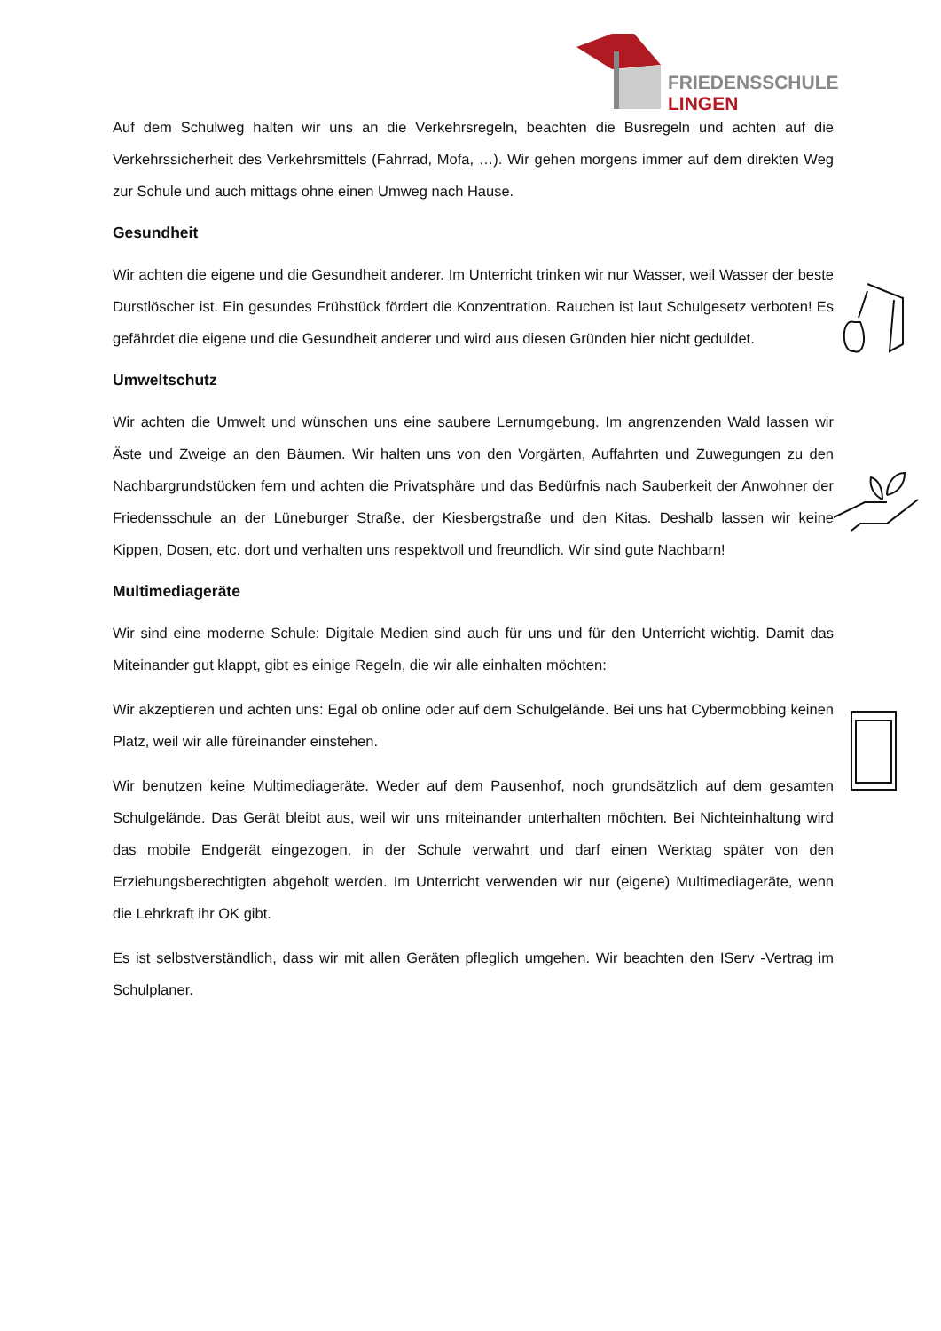FRIEDENSSCHULE
LINGEN
Auf dem Schulweg halten wir uns an die Verkehrsregeln, beachten die Busregeln und achten auf die Verkehrssicherheit des Verkehrsmittels (Fahrrad, Mofa, …). Wir gehen morgens immer auf dem direkten Weg zur Schule und auch mittags ohne einen Umweg nach Hause.
Gesundheit
Wir achten die eigene und die Gesundheit anderer. Im Unterricht trinken wir nur Wasser, weil Wasser der beste Durstlöscher ist. Ein gesundes Frühstück fördert die Konzentration. Rauchen ist laut Schulgesetz verboten! Es gefährdet die eigene und die Gesundheit anderer und wird aus diesen Gründen hier nicht geduldet.
Umweltschutz
Wir achten die Umwelt und wünschen uns eine saubere Lernumgebung. Im angrenzenden Wald lassen wir Äste und Zweige an den Bäumen. Wir halten uns von den Vorgärten, Auffahrten und Zuwegungen zu den Nachbargrundstücken fern und achten die Privatsphäre und das Bedürfnis nach Sauberkeit der Anwohner der Friedensschule an der Lüneburger Straße, der Kiesbergstraße und den Kitas. Deshalb lassen wir keine Kippen, Dosen, etc. dort und verhalten uns respektvoll und freundlich. Wir sind gute Nachbarn!
Multimediageräte
Wir sind eine moderne Schule: Digitale Medien sind auch für uns und für den Unterricht wichtig. Damit das Miteinander gut klappt, gibt es einige Regeln, die wir alle einhalten möchten:
Wir akzeptieren und achten uns: Egal ob online oder auf dem Schulgelände. Bei uns hat Cybermobbing keinen Platz, weil wir alle füreinander einstehen.
Wir benutzen keine Multimediageräte. Weder auf dem Pausenhof, noch grundsätzlich auf dem gesamten Schulgelände. Das Gerät bleibt aus, weil wir uns miteinander unterhalten möchten. Bei Nichteinhaltung wird das mobile Endgerät eingezogen, in der Schule verwahrt und darf einen Werktag später von den Erziehungsberechtigten abgeholt werden. Im Unterricht verwenden wir nur (eigene) Multimediageräte, wenn die Lehrkraft ihr OK gibt.
Es ist selbstverständlich, dass wir mit allen Geräten pfleglich umgehen. Wir beachten den IServ -Vertrag im Schulplaner.